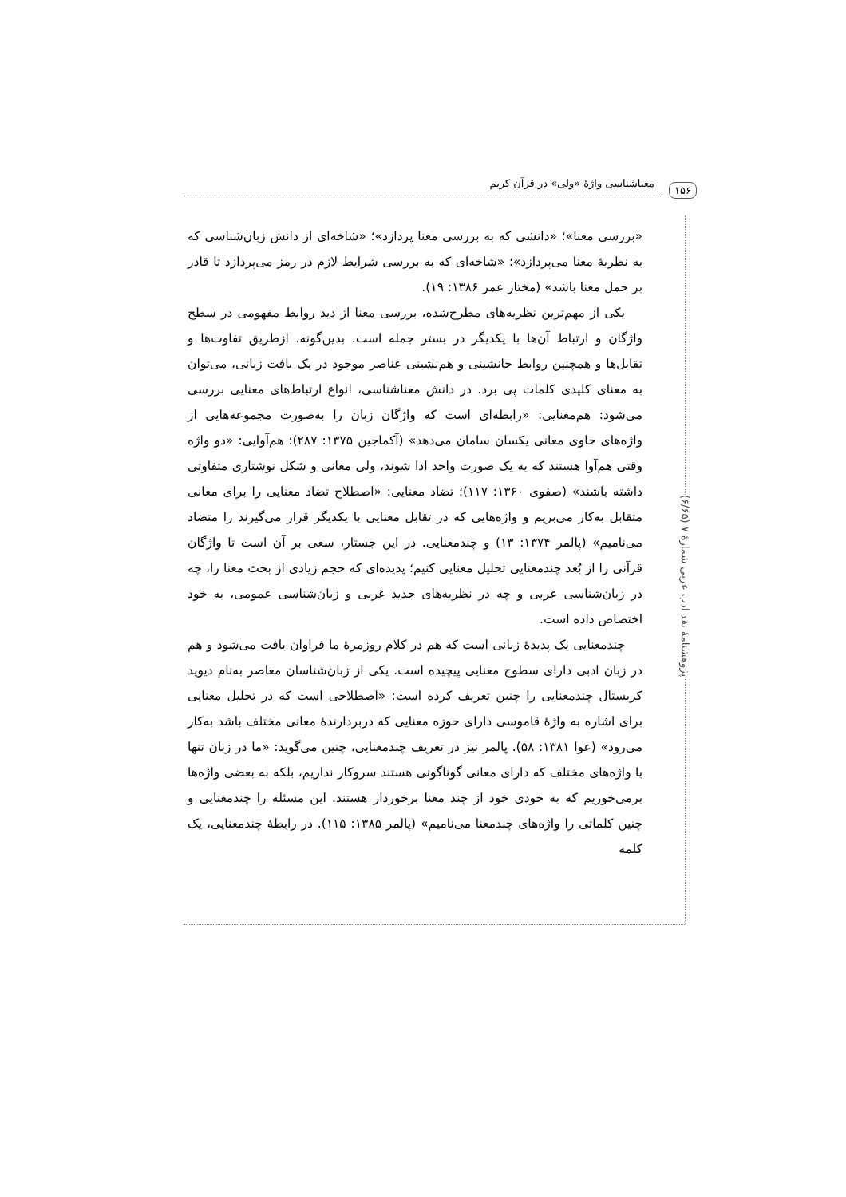معناشناسی واژهٔ «ولی» در قرآن کریم ۱۵۶
پژوهشنامهٔ نقد ادب عربی شمارهٔ ۷ (۶/۶۵)
«بررسی معنا»؛ «دانشی که به بررسی معنا پردازد»؛ «شاخه‌ای از دانش زبان‌شناسی که به نظریهٔ معنا می‌پردازد»؛ «شاخه‌ای که به بررسی شرایط لازم در رمز می‌پردازد تا قادر بر حمل معنا باشد» (مختار عمر ۱۳۸۶: ۱۹).
یکی از مهم‌ترین نظریه‌های مطرح‌شده، بررسی معنا از دید روابط مفهومی در سطح واژگان و ارتباط آن‌ها با یکدیگر در بستر جمله است. بدین‌گونه، ازطریق تفاوت‌ها و تقابل‌ها و همچنین روابط جانشینی و هم‌نشینی عناصر موجود در یک بافت زبانی، می‌توان به معنای کلیدی کلمات پی برد. در دانش معناشناسی، انواع ارتباط‌های معنایی بررسی می‌شود: هم‌معنایی: «رابطه‌ای است که واژگان زبان را به‌صورت مجموعه‌هایی از واژه‌های حاوی معانی یکسان سامان می‌دهد» (آکماجین ۱۳۷۵: ۲۸۷)؛ هم‌آوایی: «دو واژه وقتی هم‌آوا هستند که به یک صورت واحد ادا شوند، ولی معانی و شکل نوشتاری متفاوتی داشته باشند» (صفوی ۱۳۶۰: ۱۱۷)؛ تضاد معنایی: «اصطلاح تضاد معنایی را برای معانی متقابل به‌کار می‌بریم و واژه‌هایی که در تقابل معنایی با یکدیگر قرار می‌گیرند را متضاد می‌نامیم» (پالمر ۱۳۷۴: ۱۳) و چندمعنایی. در این جستار، سعی بر آن است تا واژگان قرآنی را از بُعد چندمعنایی تحلیل معنایی کنیم؛ پدیده‌ای که حجم زیادی از بحث معنا را، چه در زبان‌شناسی عربی و چه در نظریه‌های جدید غربی و زبان‌شناسی عمومی، به خود اختصاص داده است.
چندمعنایی یک پدیدهٔ زبانی است که هم در کلام روزمرهٔ ما فراوان یافت می‌شود و هم در زبان ادبی دارای سطوح معنایی پیچیده است. یکی از زبان‌شناسان معاصر به‌نام دیوید کریستال چندمعنایی را چنین تعریف کرده است: «اصطلاحی است که در تحلیل معنایی برای اشاره به واژهٔ قاموسی دارای حوزه معنایی که دربردارندهٔ معانی مختلف باشد به‌کار می‌رود» (عوا ۱۳۸۱: ۵۸). پالمر نیز در تعریف چندمعنایی، چنین می‌گوید: «ما در زبان تنها با واژه‌های مختلف که دارای معانی گوناگونی هستند سروکار نداریم، بلکه به بعضی واژه‌ها برمی‌خوریم که به خودی خود از چند معنا برخوردار هستند. این مسئله را چندمعنایی و چنین کلماتی را واژه‌های چندمعنا می‌نامیم» (پالمر ۱۳۸۵: ۱۱۵). در رابطهٔ چندمعنایی، یک کلمه